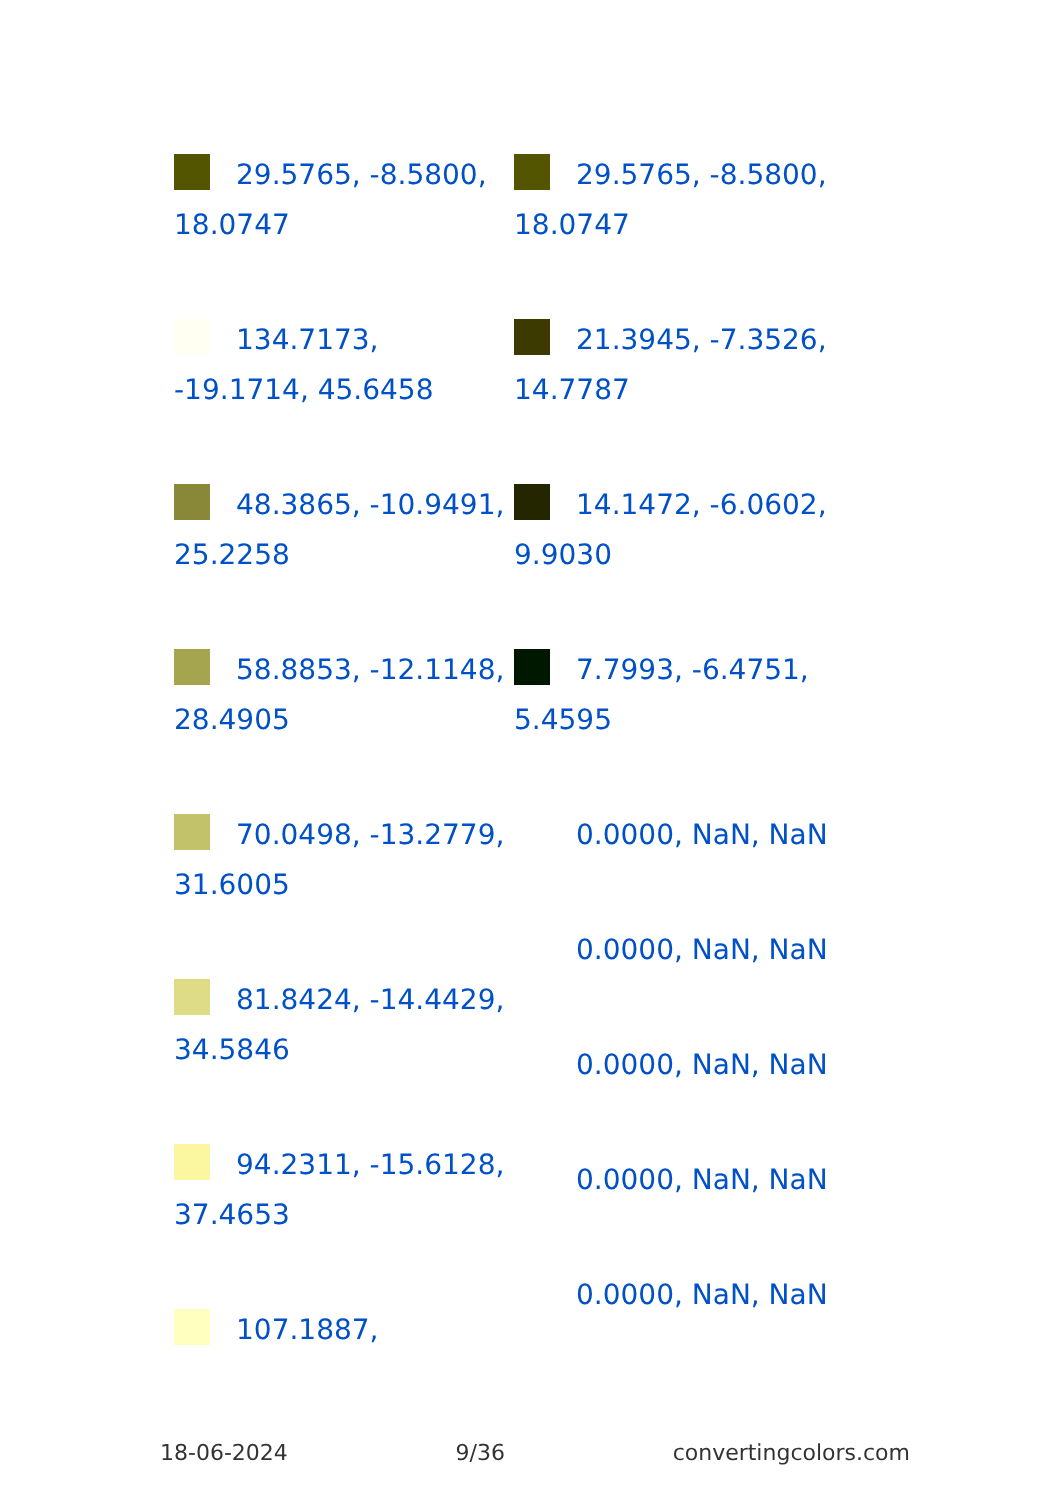29.5765, -8.5800, 18.0747
134.7173, -19.1714, 45.6458
48.3865, -10.9491, 25.2258
58.8853, -12.1148, 28.4905
70.0498, -13.2779, 31.6005
81.8424, -14.4429, 34.5846
94.2311, -15.6128, 37.4653
107.1887,
29.5765, -8.5800, 18.0747
21.3945, -7.3526, 14.7787
14.1472, -6.0602, 9.9030
7.7993, -6.4751, 5.4595
0.0000, NaN, NaN
0.0000, NaN, NaN
0.0000, NaN, NaN
0.0000, NaN, NaN
0.0000, NaN, NaN
18-06-2024 9/36 convertingcolors.com